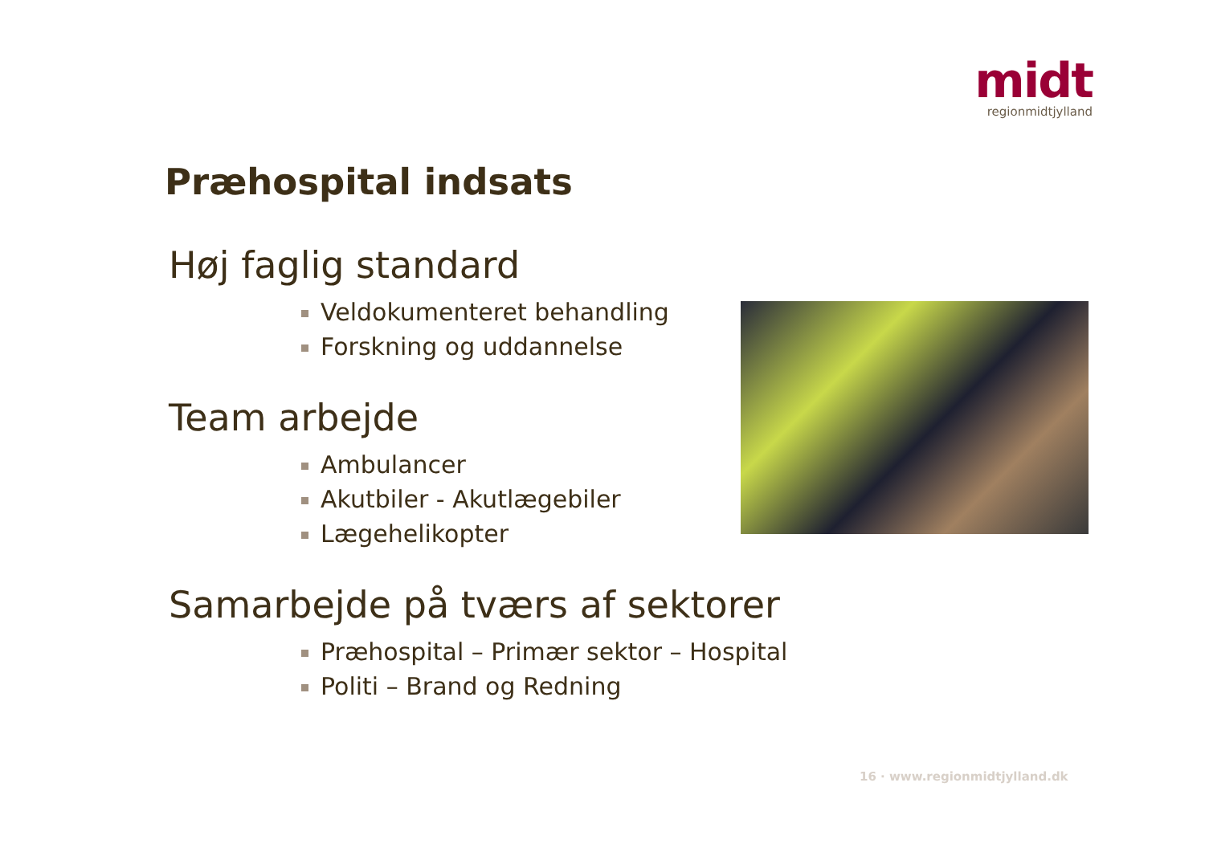midt
regionmidtjylland
Præhospital indsats
Høj faglig standard
Veldokumenteret behandling
Forskning og uddannelse
Team arbejde
Ambulancer
Akutbiler - Akutlægebiler
Lægehelikopter
Samarbejde på tværs af sektorer
Præhospital – Primær sektor – Hospital
Politi – Brand og Redning
16 · www.regionmidtjylland.dk